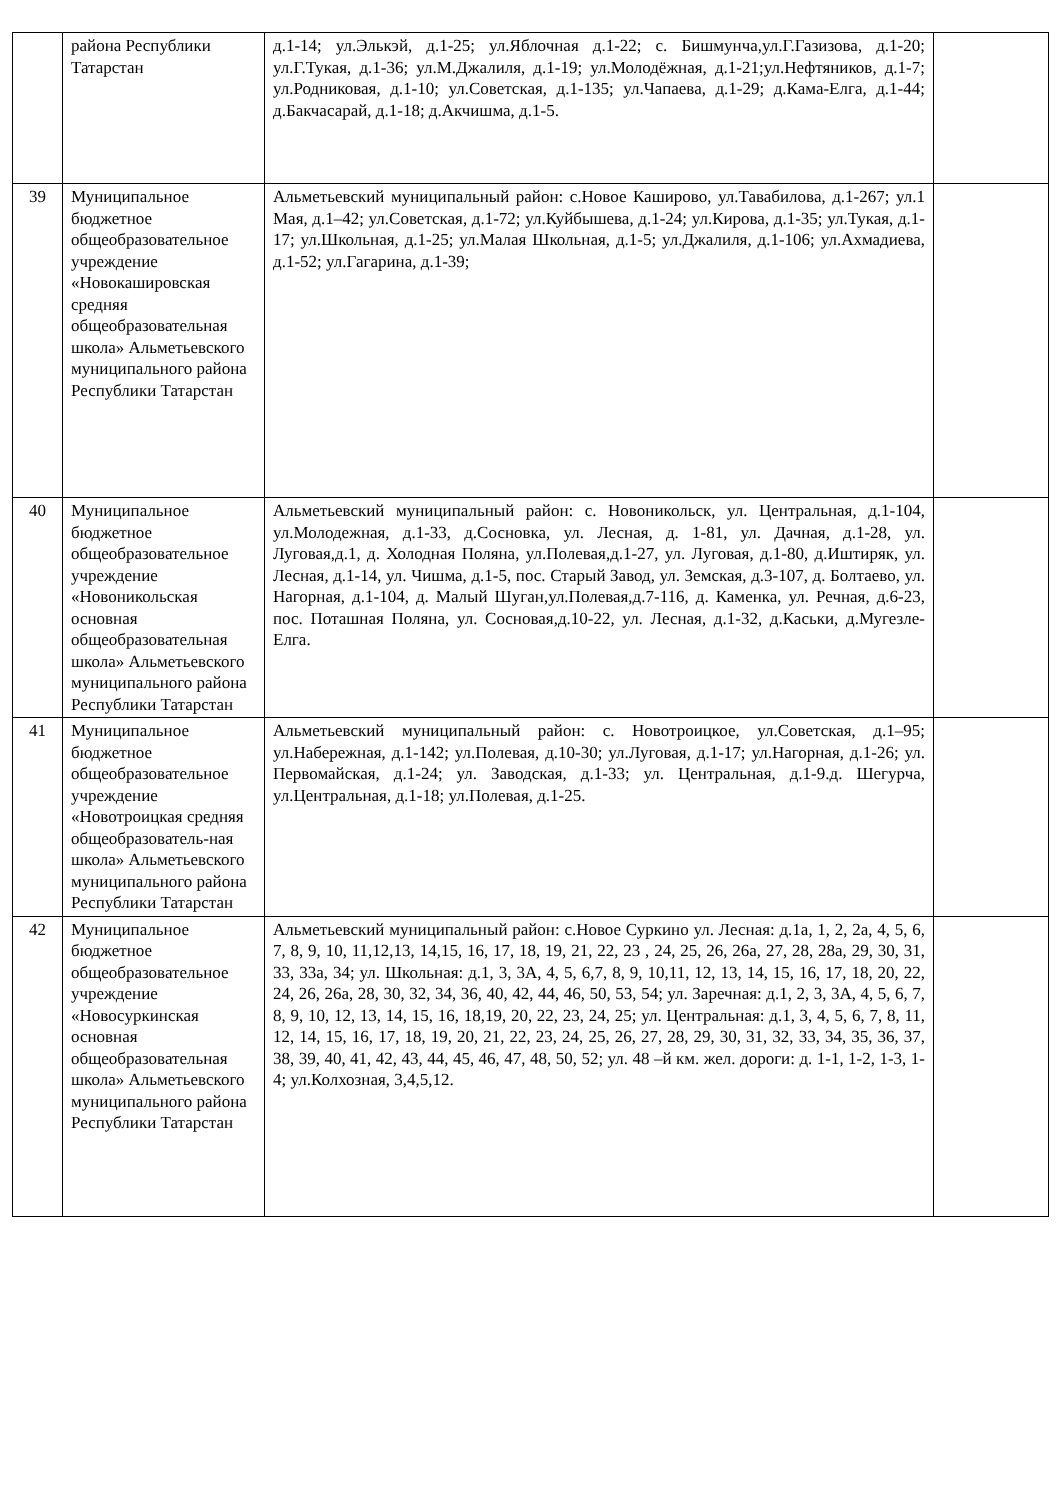| | района Республики Татарстан | д.1-14; ул.Элькэй, д.1-25; ул.Яблочная д.1-22; с. Бишмунча,ул.Г.Газизова, д.1-20; ул.Г.Тукая, д.1-36; ул.М.Джалиля, д.1-19; ул.Молодёжная, д.1-21;ул.Нефтяников, д.1-7; ул.Родниковая, д.1-10; ул.Советская, д.1-135; ул.Чапаева, д.1-29; д.Кама-Елга, д.1-44; д.Бакчасарай, д.1-18; д.Акчишма, д.1-5. | |
| 39 | Муниципальное бюджетное общеобразовательное учреждение «Новокашировская средняя общеобразовательная школа» Альметьевского муниципального района Республики Татарстан | Альметьевский муниципальный район: с.Новое Каширово, ул.Тавабилова, д.1-267; ул.1 Мая, д.1–42; ул.Советская, д.1-72; ул.Куйбышева, д.1-24; ул.Кирова, д.1-35; ул.Тукая, д.1-17; ул.Школьная, д.1-25; ул.Малая Школьная, д.1-5; ул.Джалиля, д.1-106; ул.Ахмадиева, д.1-52; ул.Гагарина, д.1-39; | |
| 40 | Муниципальное бюджетное общеобразовательное учреждение «Новоникольская основная общеобразовательная школа» Альметьевского муниципального района Республики Татарстан | Альметьевский муниципальный район: с. Новоникольск, ул. Центральная, д.1-104, ул.Молодежная, д.1-33, д.Сосновка, ул. Лесная, д. 1-81, ул. Дачная, д.1-28, ул. Луговая,д.1, д. Холодная Поляна, ул.Полевая,д.1-27, ул. Луговая, д.1-80, д.Иштиряк, ул. Лесная, д.1-14, ул. Чишма, д.1-5, пос. Старый Завод, ул. Земская, д.3-107, д. Болтаево, ул. Нагорная, д.1-104, д. Малый Шуган,ул.Полевая,д.7-116, д. Каменка, ул. Речная, д.6-23, пос. Поташная Поляна, ул. Сосновая,д.10-22, ул. Лесная, д.1-32, д.Каськи, д.Мугезле-Елга. | |
| 41 | Муниципальное бюджетное общеобразовательное учреждение «Новотроицкая средняя общеобразователь-ная школа» Альметьевского муниципального района Республики Татарстан | Альметьевский муниципальный район: с. Новотроицкое, ул.Советская, д.1–95; ул.Набережная, д.1-142; ул.Полевая, д.10-30; ул.Луговая, д.1-17; ул.Нагорная, д.1-26; ул. Первомайская, д.1-24; ул. Заводская, д.1-33; ул. Центральная, д.1-9.д. Шегурча, ул.Центральная, д.1-18; ул.Полевая, д.1-25. | |
| 42 | Муниципальное бюджетное общеобразовательное учреждение «Новосуркинская основная общеобразовательная школа» Альметьевского муниципального района Республики Татарстан | Альметьевский муниципальный район: с.Новое Суркино ул. Лесная: д.1а, 1, 2, 2а, 4, 5, 6, 7, 8, 9, 10, 11,12,13, 14,15, 16, 17, 18, 19, 21, 22, 23 , 24, 25, 26, 26а, 27, 28, 28а, 29, 30, 31, 33, 33а, 34; ул. Школьная: д.1, 3, 3А, 4, 5, 6,7, 8, 9, 10,11, 12, 13, 14, 15, 16, 17, 18, 20, 22, 24, 26, 26а, 28, 30, 32, 34, 36, 40, 42, 44, 46, 50, 53, 54; ул. Заречная: д.1, 2, 3, 3А, 4, 5, 6, 7, 8, 9, 10, 12, 13, 14, 15, 16, 18,19, 20, 22, 23, 24, 25; ул. Центральная: д.1, 3, 4, 5, 6, 7, 8, 11, 12, 14, 15, 16, 17, 18, 19, 20, 21, 22, 23, 24, 25, 26, 27, 28, 29, 30, 31, 32, 33, 34, 35, 36, 37, 38, 39, 40, 41, 42, 43, 44, 45, 46, 47, 48, 50, 52; ул. 48 –й км. жел. дороги: д. 1-1, 1-2, 1-3, 1-4; ул.Колхозная, 3,4,5,12. | |